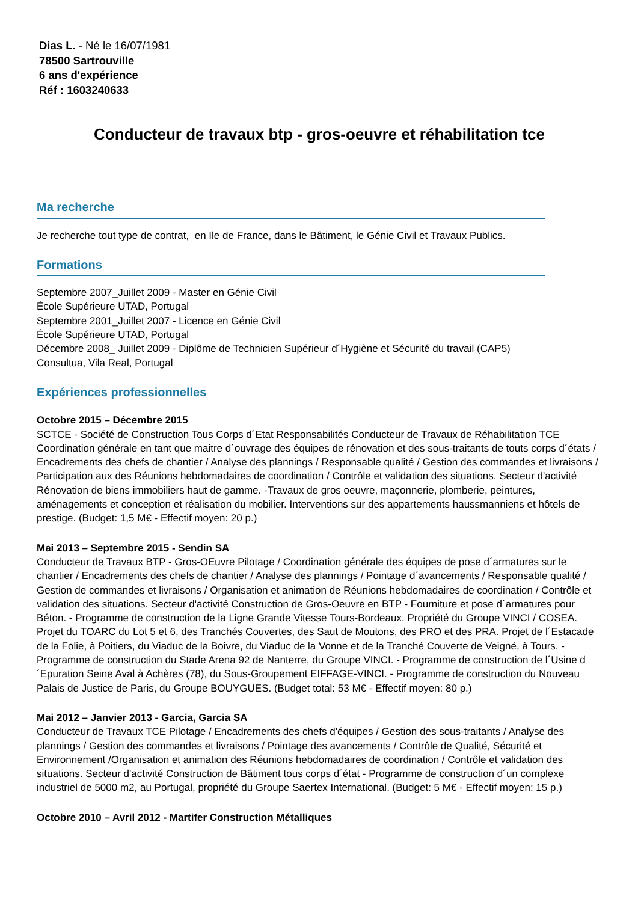Dias L. - Né le 16/07/1981
78500 Sartrouville
6 ans d'expérience
Réf : 1603240633
Conducteur de travaux btp - gros-oeuvre et réhabilitation tce
Ma recherche
Je recherche tout type de contrat, en Ile de France, dans le Bâtiment, le Génie Civil et Travaux Publics.
Formations
Septembre 2007_Juillet 2009 - Master en Génie Civil
École Supérieure UTAD, Portugal
Septembre 2001_Juillet 2007 - Licence en Génie Civil
École Supérieure UTAD, Portugal
Décembre 2008_ Juillet 2009 - Diplôme de Technicien Supérieur d´Hygiène et Sécurité du travail (CAP5)
Consultua, Vila Real, Portugal
Expériences professionnelles
Octobre 2015 – Décembre 2015
SCTCE - Société de Construction Tous Corps d´Etat Responsabilités Conducteur de Travaux de Réhabilitation TCE Coordination générale en tant que maitre d´ouvrage des équipes de rénovation et des sous-traitants de touts corps d´états / Encadrements des chefs de chantier / Analyse des plannings / Responsable qualité / Gestion des commandes et livraisons / Participation aux des Réunions hebdomadaires de coordination / Contrôle et validation des situations. Secteur d'activité Rénovation de biens immobiliers haut de gamme. -Travaux de gros oeuvre, maçonnerie, plomberie, peintures, aménagements et conception et réalisation du mobilier. Interventions sur des appartements haussmanniens et hôtels de prestige. (Budget: 1,5 M€ - Effectif moyen: 20 p.)
Mai 2013 – Septembre 2015 - Sendin SA
Conducteur de Travaux BTP - Gros-OEuvre Pilotage / Coordination générale des équipes de pose d´armatures sur le chantier / Encadrements des chefs de chantier / Analyse des plannings / Pointage d´avancements / Responsable qualité / Gestion de commandes et livraisons / Organisation et animation de Réunions hebdomadaires de coordination / Contrôle et validation des situations. Secteur d'activité Construction de Gros-Oeuvre en BTP - Fourniture et pose d´armatures pour Béton. - Programme de construction de la Ligne Grande Vitesse Tours-Bordeaux. Propriété du Groupe VINCI / COSEA. Projet du TOARC du Lot 5 et 6, des Tranchés Couvertes, des Saut de Moutons, des PRO et des PRA. Projet de l´Estacade de la Folie, à Poitiers, du Viaduc de la Boivre, du Viaduc de la Vonne et de la Tranché Couverte de Veigné, à Tours. - Programme de construction du Stade Arena 92 de Nanterre, du Groupe VINCI. - Programme de construction de l´Usine d´Epuration Seine Aval à Achères (78), du Sous-Groupement EIFFAGE-VINCI. - Programme de construction du Nouveau Palais de Justice de Paris, du Groupe BOUYGUES. (Budget total: 53 M€ - Effectif moyen: 80 p.)
Mai 2012 – Janvier 2013 - Garcia, Garcia SA
Conducteur de Travaux TCE Pilotage / Encadrements des chefs d'équipes / Gestion des sous-traitants / Analyse des plannings / Gestion des commandes et livraisons / Pointage des avancements / Contrôle de Qualité, Sécurité et Environnement /Organisation et animation des Réunions hebdomadaires de coordination / Contrôle et validation des situations. Secteur d'activité Construction de Bâtiment tous corps d´état - Programme de construction d´un complexe industriel de 5000 m2, au Portugal, propriété du Groupe Saertex International. (Budget: 5 M€ - Effectif moyen: 15 p.)
Octobre 2010 – Avril 2012 - Martifer Construction Métalliques